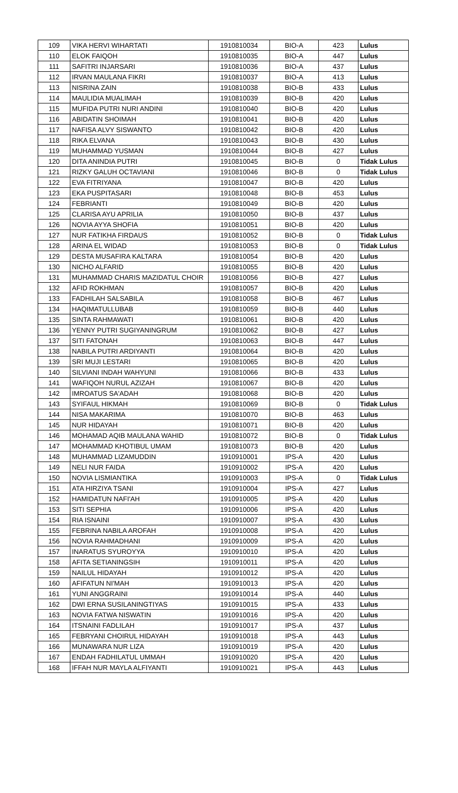| 109 | VIKA HERVI WIHARTATI | 1910810034 | BIO-A | 423 | Lulus |
| 110 | ELOK FAIQOH | 1910810035 | BIO-A | 447 | Lulus |
| 111 | SAFITRI INJARSARI | 1910810036 | BIO-A | 437 | Lulus |
| 112 | IRVAN MAULANA FIKRI | 1910810037 | BIO-A | 413 | Lulus |
| 113 | NISRINA ZAIN | 1910810038 | BIO-B | 433 | Lulus |
| 114 | MAULIDIA MUALIMAH | 1910810039 | BIO-B | 420 | Lulus |
| 115 | MUFIDA PUTRI NURI ANDINI | 1910810040 | BIO-B | 420 | Lulus |
| 116 | ABIDATIN SHOIMAH | 1910810041 | BIO-B | 420 | Lulus |
| 117 | NAFISA ALVY SISWANTO | 1910810042 | BIO-B | 420 | Lulus |
| 118 | RIKA ELVANA | 1910810043 | BIO-B | 430 | Lulus |
| 119 | MUHAMMAD YUSMAN | 1910810044 | BIO-B | 427 | Lulus |
| 120 | DITA ANINDIA PUTRI | 1910810045 | BIO-B | 0 | Tidak Lulus |
| 121 | RIZKY GALUH OCTAVIANI | 1910810046 | BIO-B | 0 | Tidak Lulus |
| 122 | EVA FITRIYANA | 1910810047 | BIO-B | 420 | Lulus |
| 123 | EKA PUSPITASARI | 1910810048 | BIO-B | 453 | Lulus |
| 124 | FEBRIANTI | 1910810049 | BIO-B | 420 | Lulus |
| 125 | CLARISA AYU APRILIA | 1910810050 | BIO-B | 437 | Lulus |
| 126 | NOVIA AYYA SHOFIA | 1910810051 | BIO-B | 420 | Lulus |
| 127 | NUR FATIKHA FIRDAUS | 1910810052 | BIO-B | 0 | Tidak Lulus |
| 128 | ARINA EL WIDAD | 1910810053 | BIO-B | 0 | Tidak Lulus |
| 129 | DESTA MUSAFIRA KALTARA | 1910810054 | BIO-B | 420 | Lulus |
| 130 | NICHO ALFARID | 1910810055 | BIO-B | 420 | Lulus |
| 131 | MUHAMMAD CHARIS MAZIDATUL CHOIR | 1910810056 | BIO-B | 427 | Lulus |
| 132 | AFID ROKHMAN | 1910810057 | BIO-B | 420 | Lulus |
| 133 | FADHILAH SALSABILA | 1910810058 | BIO-B | 467 | Lulus |
| 134 | HAQIMATULLUBAB | 1910810059 | BIO-B | 440 | Lulus |
| 135 | SINTA RAHMAWATI | 1910810061 | BIO-B | 420 | Lulus |
| 136 | YENNY PUTRI SUGIYANINGRUM | 1910810062 | BIO-B | 427 | Lulus |
| 137 | SITI FATONAH | 1910810063 | BIO-B | 447 | Lulus |
| 138 | NABILA PUTRI ARDIYANTI | 1910810064 | BIO-B | 420 | Lulus |
| 139 | SRI MUJI LESTARI | 1910810065 | BIO-B | 420 | Lulus |
| 140 | SILVIANI INDAH WAHYUNI | 1910810066 | BIO-B | 433 | Lulus |
| 141 | WAFIQOH NURUL AZIZAH | 1910810067 | BIO-B | 420 | Lulus |
| 142 | IMROATUS SA'ADAH | 1910810068 | BIO-B | 420 | Lulus |
| 143 | SYIFAUL HIKMAH | 1910810069 | BIO-B | 0 | Tidak Lulus |
| 144 | NISA MAKARIMA | 1910810070 | BIO-B | 463 | Lulus |
| 145 | NUR HIDAYAH | 1910810071 | BIO-B | 420 | Lulus |
| 146 | MOHAMAD AQIB MAULANA WAHID | 1910810072 | BIO-B | 0 | Tidak Lulus |
| 147 | MOHAMMAD KHOTIBUL UMAM | 1910810073 | BIO-B | 420 | Lulus |
| 148 | MUHAMMAD LIZAMUDDIN | 1910910001 | IPS-A | 420 | Lulus |
| 149 | NELI NUR FAIDA | 1910910002 | IPS-A | 420 | Lulus |
| 150 | NOVIA LISMIANTIKA | 1910910003 | IPS-A | 0 | Tidak Lulus |
| 151 | ATA HIRZIYA TSANI | 1910910004 | IPS-A | 427 | Lulus |
| 152 | HAMIDATUN NAFI'AH | 1910910005 | IPS-A | 420 | Lulus |
| 153 | SITI SEPHIA | 1910910006 | IPS-A | 420 | Lulus |
| 154 | RIA ISNAINI | 1910910007 | IPS-A | 430 | Lulus |
| 155 | FEBRINA NABILA AROFAH | 1910910008 | IPS-A | 420 | Lulus |
| 156 | NOVIA RAHMADHANI | 1910910009 | IPS-A | 420 | Lulus |
| 157 | INARATUS SYUROYYA | 1910910010 | IPS-A | 420 | Lulus |
| 158 | AFITA SETIANINGSIH | 1910910011 | IPS-A | 420 | Lulus |
| 159 | NAILUL HIDAYAH | 1910910012 | IPS-A | 420 | Lulus |
| 160 | AFIFATUN NI'MAH | 1910910013 | IPS-A | 420 | Lulus |
| 161 | YUNI ANGGRAINI | 1910910014 | IPS-A | 440 | Lulus |
| 162 | DWI ERNA SUSILANINGTIYAS | 1910910015 | IPS-A | 433 | Lulus |
| 163 | NOVIA FATWA NISWATIN | 1910910016 | IPS-A | 420 | Lulus |
| 164 | ITSNAINI FADLILAH | 1910910017 | IPS-A | 437 | Lulus |
| 165 | FEBRYANI CHOIRUL HIDAYAH | 1910910018 | IPS-A | 443 | Lulus |
| 166 | MUNAWARA NUR LIZA | 1910910019 | IPS-A | 420 | Lulus |
| 167 | ENDAH FADHILATUL UMMAH | 1910910020 | IPS-A | 420 | Lulus |
| 168 | IFFAH NUR MAYLA ALFIYANTI | 1910910021 | IPS-A | 443 | Lulus |